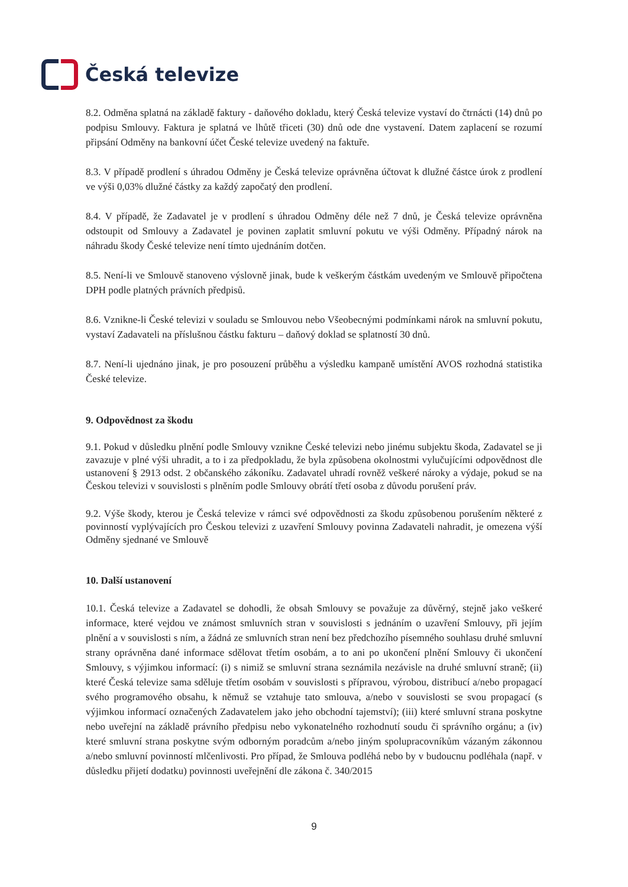Česká televize
8.2. Odměna splatná na základě faktury - daňového dokladu, který Česká televize vystaví do čtrnácti (14) dnů po podpisu Smlouvy. Faktura je splatná ve lhůtě třiceti (30) dnů ode dne vystavení. Datem zaplacení se rozumí připsání Odměny na bankovní účet České televize uvedený na faktuře.
8.3. V případě prodlení s úhradou Odměny je Česká televize oprávněna účtovat k dlužné částce úrok z prodlení ve výši 0,03% dlužné částky za každý započatý den prodlení.
8.4. V případě, že Zadavatel je v prodlení s úhradou Odměny déle než 7 dnů, je Česká televize oprávněna odstoupit od Smlouvy a Zadavatel je povinen zaplatit smluvní pokutu ve výši Odměny. Případný nárok na náhradu škody České televize není tímto ujednáním dotčen.
8.5. Není-li ve Smlouvě stanoveno výslovně jinak, bude k veškerým částkám uvedeným ve Smlouvě připočtena DPH podle platných právních předpisů.
8.6. Vznikne-li České televizi v souladu se Smlouvou nebo Všeobecnými podmínkami nárok na smluvní pokutu, vystaví Zadavateli na příslušnou částku fakturu – daňový doklad se splatností 30 dnů.
8.7. Není-li ujednáno jinak, je pro posouzení průběhu a výsledku kampaně umístění AVOS rozhodná statistika České televize.
9. Odpovědnost za škodu
9.1. Pokud v důsledku plnění podle Smlouvy vznikne České televizi nebo jinému subjektu škoda, Zadavatel se ji zavazuje v plné výši uhradit, a to i za předpokladu, že byla způsobena okolnostmi vylučujícími odpovědnost dle ustanovení § 2913 odst. 2 občanského zákoníku. Zadavatel uhradí rovněž veškeré nároky a výdaje, pokud se na Českou televizi v souvislosti s plněním podle Smlouvy obrátí třetí osoba z důvodu porušení práv.
9.2. Výše škody, kterou je Česká televize v rámci své odpovědnosti za škodu způsobenou porušením některé z povinností vyplývajících pro Českou televizi z uzavření Smlouvy povinna Zadavateli nahradit, je omezena výší Odměny sjednané ve Smlouvě
10. Další ustanovení
10.1. Česká televize a Zadavatel se dohodli, že obsah Smlouvy se považuje za důvěrný, stejně jako veškeré informace, které vejdou ve známost smluvních stran v souvislosti s jednáním o uzavření Smlouvy, při jejím plnění a v souvislosti s ním, a žádná ze smluvních stran není bez předchozího písemného souhlasu druhé smluvní strany oprávněna dané informace sdělovat třetím osobám, a to ani po ukončení plnění Smlouvy či ukončení Smlouvy, s výjimkou informací: (i) s nimiž se smluvní strana seznámila nezávisle na druhé smluvní straně; (ii) které Česká televize sama sděluje třetím osobám v souvislosti s přípravou, výrobou, distribucí a/nebo propagací svého programového obsahu, k němuž se vztahuje tato smlouva, a/nebo v souvislosti se svou propagací (s výjimkou informací označených Zadavatelem jako jeho obchodní tajemství); (iii) které smluvní strana poskytne nebo uveřejní na základě právního předpisu nebo vykonatelného rozhodnutí soudu či správního orgánu; a (iv) které smluvní strana poskytne svým odborným poradcům a/nebo jiným spolupracovníkům vázaným zákonnou a/nebo smluvní povinností mlčenlivosti. Pro případ, že Smlouva podléhá nebo by v budoucnu podléhala (např. v důsledku přijetí dodatku) povinnosti uveřejnění dle zákona č. 340/2015
9